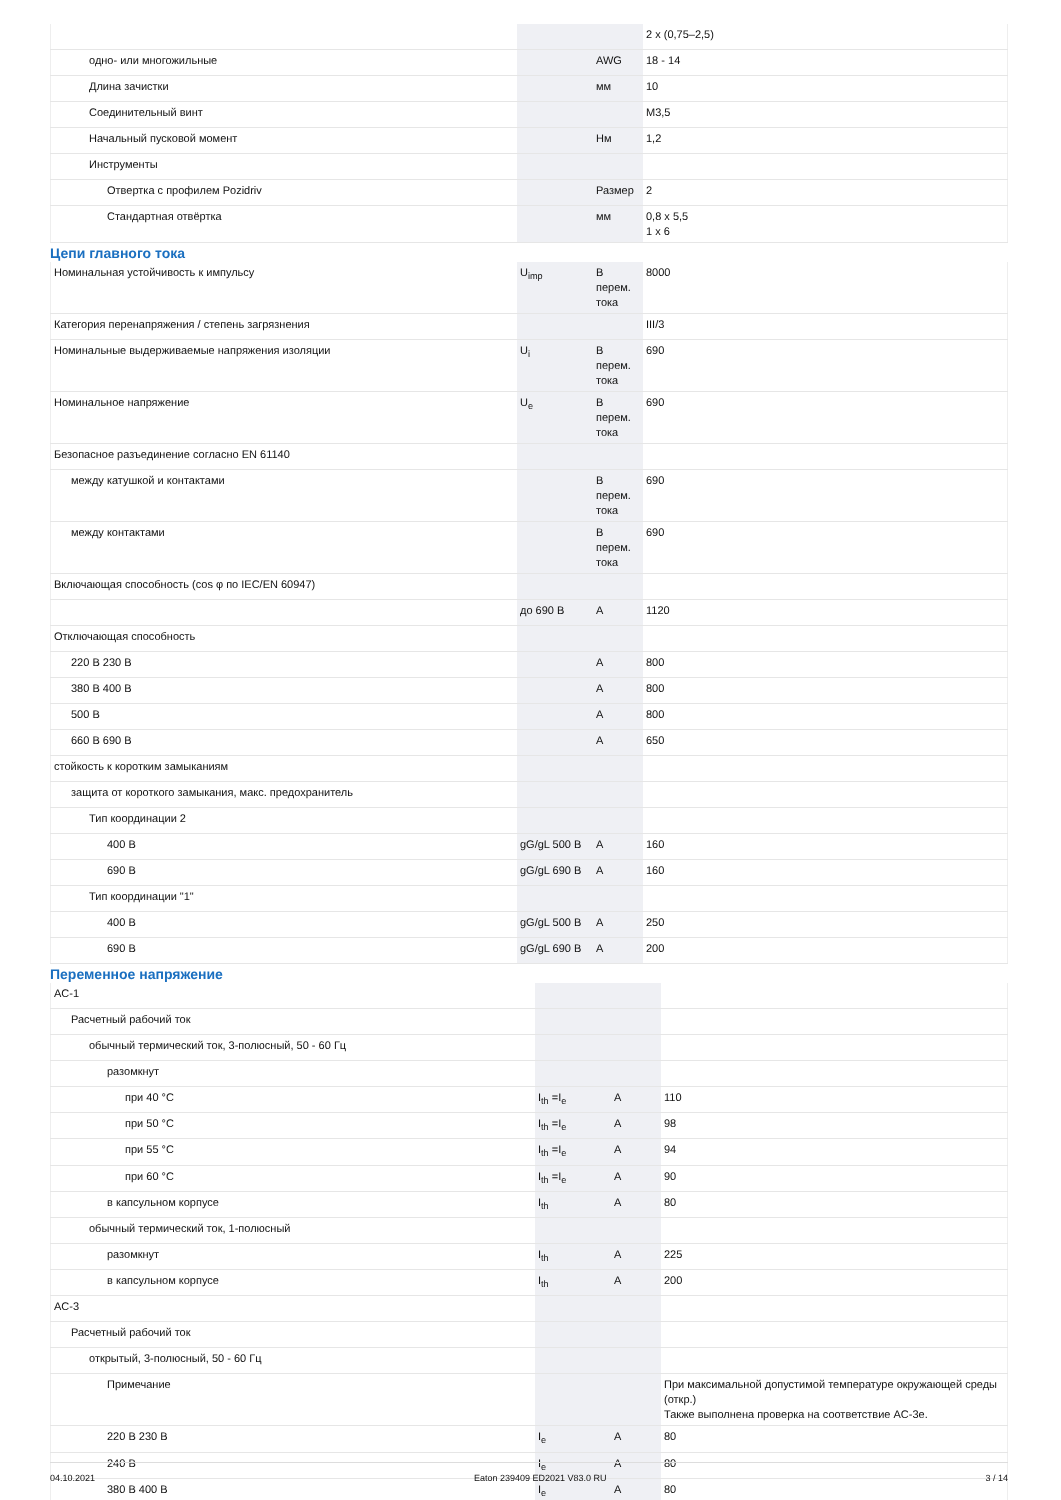| | | | 2 x (0,75–2,5) |
| одно- или многожильные | | AWG | 18 - 14 |
| Длина зачистки | | мм | 10 |
| Соединительный винт | | | M3,5 |
| Начальный пусковой момент | | Нм | 1,2 |
| Инструменты | | | |
| Отвертка с профилем Pozidriv | | Размер | 2 |
| Стандартная отвёртка | | мм | 0,8 x 5,5 1 x 6 |
Цепи главного тока
| Номинальная устойчивость к импульсу | U<sub>imp</sub> | В перем. тока | 8000 |
| Категория перенапряжения / степень загрязнения | | | III/3 |
| Номинальные выдерживаемые напряжения изоляции | U<sub>i</sub> | В перем. тока | 690 |
| Номинальное напряжение | U<sub>e</sub> | В перем. тока | 690 |
| Безопасное разъединение согласно EN 61140 | | | |
| между катушкой и контактами | | В перем. тока | 690 |
| между контактами | | В перем. тока | 690 |
| Включающая способность (cos φ по IEC/EN 60947) | | | |
| | до 690 В | A | 1120 |
| Отключающая способность | | | |
| 220 В 230 В | | A | 800 |
| 380 В 400 В | | A | 800 |
| 500 В | | A | 800 |
| 660 В 690 В | | A | 650 |
| стойкость к коротким замыканиям | | | |
| защита от короткого замыкания, макс. предохранитель | | | |
| Тип координации 2 | | | |
| 400 В | gG/gL 500 В | A | 160 |
| 690 В | gG/gL 690 В | A | 160 |
| Тип координации "1" | | | |
| 400 В | gG/gL 500 В | A | 250 |
| 690 В | gG/gL 690 В | A | 200 |
Переменное напряжение
| AC-1 | | | |
| Расчетный рабочий ток | | | |
| обычный термический ток, 3-полюсный, 50 - 60 Гц | | | |
| разомкнут | | | |
| при 40 °C | I<sub>th</sub> =I<sub>e</sub> | A | 110 |
| при 50 °C | I<sub>th</sub> =I<sub>e</sub> | A | 98 |
| при 55 °C | I<sub>th</sub> =I<sub>e</sub> | A | 94 |
| при 60 °C | I<sub>th</sub> =I<sub>e</sub> | A | 90 |
| в капсульном корпусе | I<sub>th</sub> | A | 80 |
| обычный термический ток, 1-полюсный | | | |
| разомкнут | I<sub>th</sub> | A | 225 |
| в капсульном корпусе | I<sub>th</sub> | A | 200 |
| AC-3 | | | |
| Расчетный рабочий ток | | | |
| открытый, 3-полюсный, 50 - 60 Гц | | | |
| Примечание | | | При максимальной допустимой температуре окружающей среды (откр.) Также выполнена проверка на соответствие AC-3e. |
| 220 В 230 В | I<sub>e</sub> | A | 80 |
| 240 В | I<sub>e</sub> | A | 80 |
| 380 В 400 В | I<sub>e</sub> | A | 80 |
04.10.2021 Eaton 239409 ED2021 V83.0 RU 3 / 14